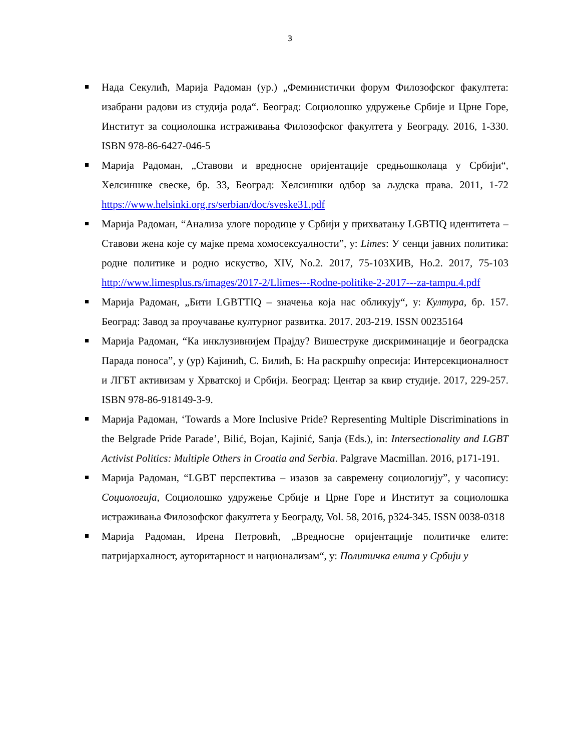3
Нада Секулић, Марија Радоман (ур.) „Феминистички форум Филозофског факултета: изабрани радови из студија рода“. Београд: Социолошко удружење Србије и Црне Горе, Институт за социолошка истраживања Филозофског факултета у Београду. 2016, 1-330. ISBN 978-86-6427-046-5
Марија Радоман, „Ставови и вредносне оријентације средњошколаца у Србији“, Хелсиншке свеске, бр. 33, Београд: Хелсиншки одбор за људска права. 2011, 1-72 https://www.helsinki.org.rs/serbian/doc/sveske31.pdf
Марија Радоман, “Анализа улоге породице у Србији у прихватању LGBTIQ идентитета –Ставови жена које су мајке према хомосексуалности”, у: Limes: У сенци јавних политика: родне политике и родно искуство, XIV, No.2. 2017, 75-103ХИВ, Но.2. 2017, 75-103 http://www.limesplus.rs/images/2017-2/Llimes---Rodne-politike-2-2017---za-tampu.4.pdf
Марија Радоман, „Бити LGBTTIQ – значења која нас обликују“, у: Култура, бр. 157. Београд: Завод за проучавање културног развитка. 2017. 203-219. ISSN 00235164
Марија Радоман, “Ка инклузивнијем Прајду? Вишеструке дискриминације и београдска Парада поноса”, у (ур) Кајинић, С. Билић, Б: На раскршћу опресија: Интерсекционалност и ЛГБТ активизам у Хрватској и Србији. Београд: Центар за квир студије. 2017, 229-257. ISBN 978-86-918149-3-9.
Марија Радоман, ‘Towards a More Inclusive Pride? Representing Multiple Discriminations in the Belgrade Pride Parade’, Bilić, Bojan, Kajinić, Sanja (Eds.), in: Intersectionality and LGBT Activist Politics: Multiple Others in Croatia and Serbia. Palgrave Macmillan. 2016, p171-191.
Марија Радоман, “LGBT перспектива – изазов за савремену социологију”, у часопису: Социологија, Социолошко удружење Србије и Црне Горе и Институт за социолошка истраживања Филозофског факултета у Београду, Vol. 58, 2016, p324-345. ISSN 0038-0318
Марија Радоман, Ирена Петровић, „Вредносне оријентације политичке елите: патријархалност, ауторитарност и национализам“, у: Политичка елита у Србији у